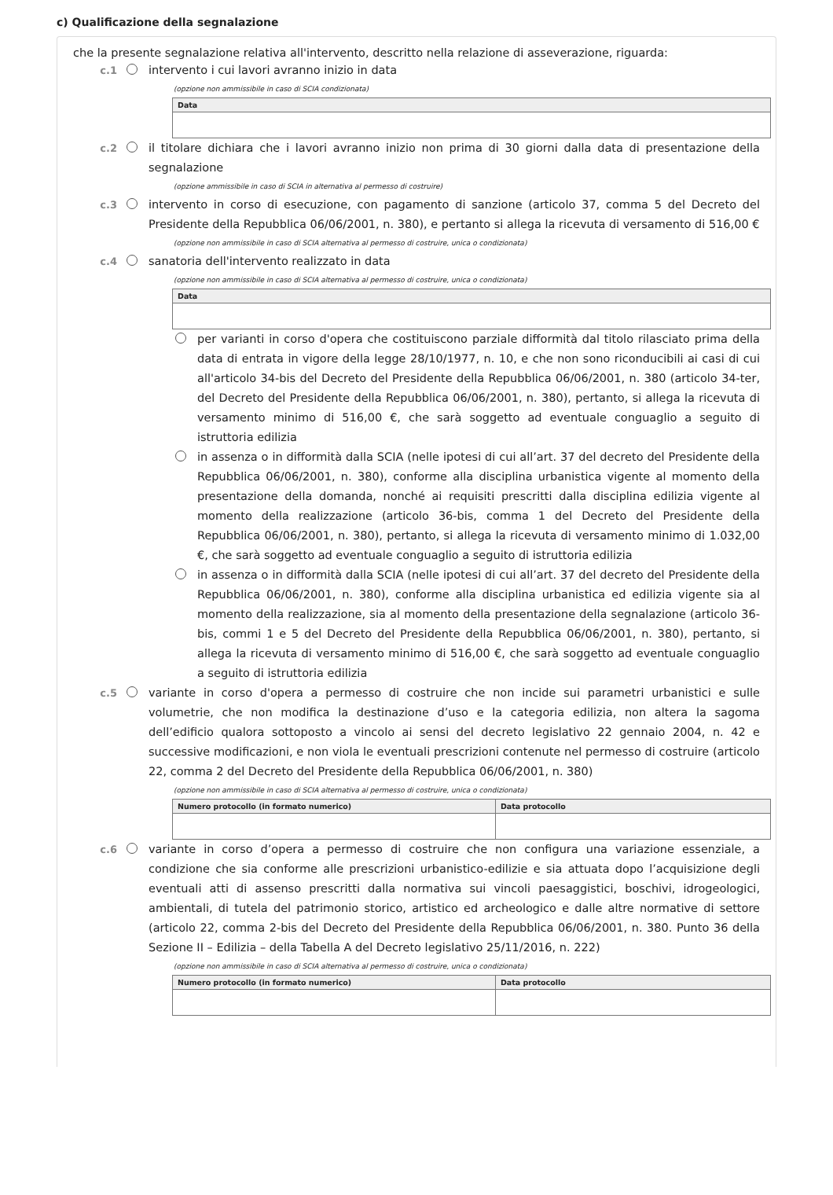c) Qualificazione della segnalazione
che la presente segnalazione relativa all'intervento, descritto nella relazione di asseverazione, riguarda:
c.1 intervento i cui lavori avranno inizio in data
(opzione non ammissibile in caso di SCIA condizionata)
| Data |
| --- |
c.2 il titolare dichiara che i lavori avranno inizio non prima di 30 giorni dalla data di presentazione della segnalazione
(opzione ammissibile in caso di SCIA in alternativa al permesso di costruire)
c.3 intervento in corso di esecuzione, con pagamento di sanzione (articolo 37, comma 5 del Decreto del Presidente della Repubblica 06/06/2001, n. 380), e pertanto si allega la ricevuta di versamento di 516,00 €
(opzione non ammissibile in caso di SCIA alternativa al permesso di costruire, unica o condizionata)
c.4 sanatoria dell'intervento realizzato in data
(opzione non ammissibile in caso di SCIA alternativa al permesso di costruire, unica o condizionata)
| Data |
| --- |
per varianti in corso d'opera che costituiscono parziale difformità dal titolo rilasciato prima della data di entrata in vigore della legge 28/10/1977, n. 10, e che non sono riconducibili ai casi di cui all'articolo 34-bis del Decreto del Presidente della Repubblica 06/06/2001, n. 380 (articolo 34-ter, del Decreto del Presidente della Repubblica 06/06/2001, n. 380), pertanto, si allega la ricevuta di versamento minimo di 516,00 €, che sarà soggetto ad eventuale conguaglio a seguito di istruttoria edilizia
in assenza o in difformità dalla SCIA (nelle ipotesi di cui all’art. 37 del decreto del Presidente della Repubblica 06/06/2001, n. 380), conforme alla disciplina urbanistica vigente al momento della presentazione della domanda, nonché ai requisiti prescritti dalla disciplina edilizia vigente al momento della realizzazione (articolo 36-bis, comma 1 del Decreto del Presidente della Repubblica 06/06/2001, n. 380), pertanto, si allega la ricevuta di versamento minimo di 1.032,00 €, che sarà soggetto ad eventuale conguaglio a seguito di istruttoria edilizia
in assenza o in difformità dalla SCIA (nelle ipotesi di cui all’art. 37 del decreto del Presidente della Repubblica 06/06/2001, n. 380), conforme alla disciplina urbanistica ed edilizia vigente sia al momento della realizzazione, sia al momento della presentazione della segnalazione (articolo 36-bis, commi 1 e 5 del Decreto del Presidente della Repubblica 06/06/2001, n. 380), pertanto, si allega la ricevuta di versamento minimo di 516,00 €, che sarà soggetto ad eventuale conguaglio a seguito di istruttoria edilizia
c.5 variante in corso d'opera a permesso di costruire che non incide sui parametri urbanistici e sulle volumetrie, che non modifica la destinazione d’uso e la categoria edilizia, non altera la sagoma dell’edificio qualora sottoposto a vincolo ai sensi del decreto legislativo 22 gennaio 2004, n. 42 e successive modificazioni, e non viola le eventuali prescrizioni contenute nel permesso di costruire (articolo 22, comma 2 del Decreto del Presidente della Repubblica 06/06/2001, n. 380)
(opzione non ammissibile in caso di SCIA alternativa al permesso di costruire, unica o condizionata)
| Numero protocollo (in formato numerico) | Data protocollo |
| --- | --- |
c.6 variante in corso d’opera a permesso di costruire che non configura una variazione essenziale, a condizione che sia conforme alle prescrizioni urbanistico-edilizie e sia attuata dopo l’acquisizione degli eventuali atti di assenso prescritti dalla normativa sui vincoli paesaggistici, boschivi, idrogeologici, ambientali, di tutela del patrimonio storico, artistico ed archeologico e dalle altre normative di settore (articolo 22, comma 2-bis del Decreto del Presidente della Repubblica 06/06/2001, n. 380. Punto 36 della Sezione II – Edilizia – della Tabella A del Decreto legislativo 25/11/2016, n. 222)
(opzione non ammissibile in caso di SCIA alternativa al permesso di costruire, unica o condizionata)
| Numero protocollo (in formato numerico) | Data protocollo |
| --- | --- |